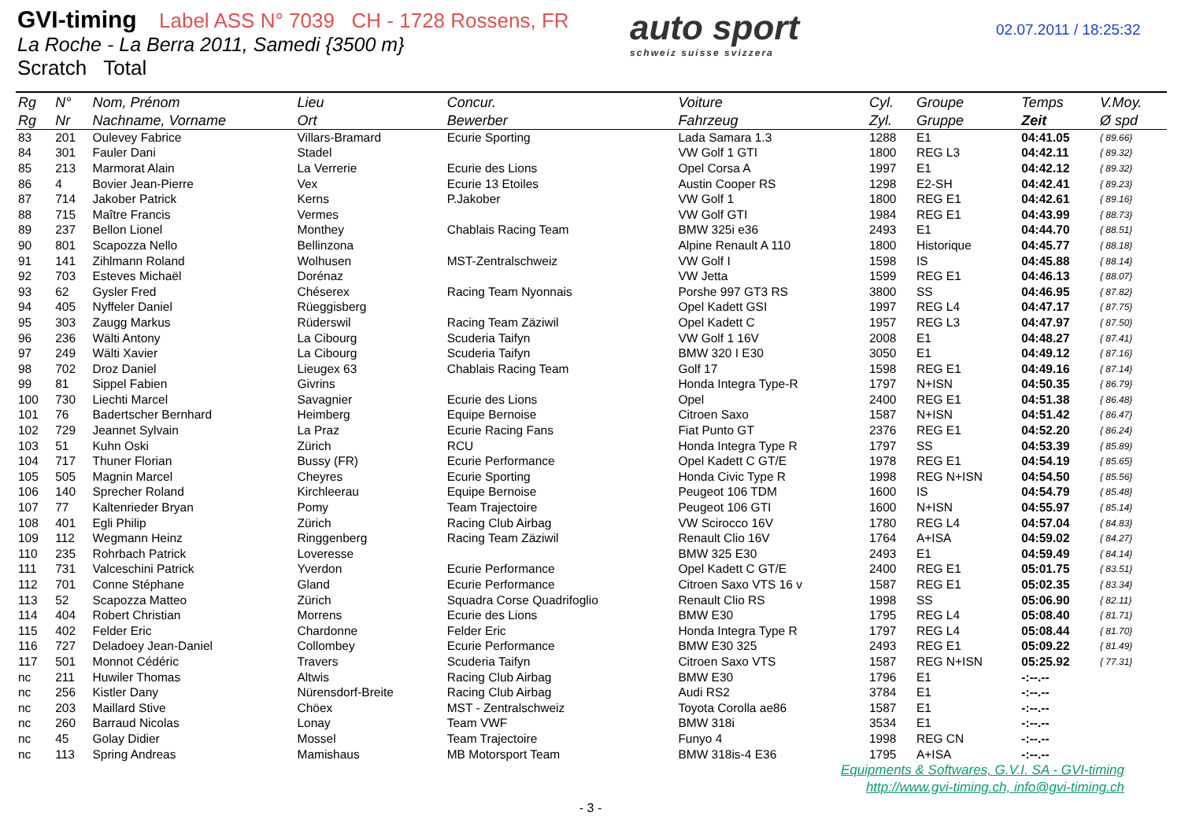GVI-timing Label ASS N° 7039 CH - 1728 Rossens, FR
La Roche - La Berra 2011, Samedi {3500 m}
Scratch Total
auto sport
schweiz suisse svizzera
02.07.2011 / 18:25:32
| Rg | N° | Nom, Prénom | Lieu | Concur. | Voiture | Cyl. | Groupe | Temps | V.Moy. |
| --- | --- | --- | --- | --- | --- | --- | --- | --- | --- |
| Rg | Nr | Nachname, Vorname | Ort | Bewerber | Fahrzeug | Zyl. | Gruppe | Zeit | Ø spd |
| 83 | 201 | Oulevey Fabrice | Villars-Bramard | Ecurie Sporting | Lada Samara 1.3 | 1288 | E1 | 04:41.05 | { 89.66} |
| 84 | 301 | Fauler Dani | Stadel | | VW Golf 1 GTI | 1800 | REG L3 | 04:42.11 | { 89.32} |
| 85 | 213 | Marmorat Alain | La Verrerie | Ecurie des Lions | Opel Corsa A | 1997 | E1 | 04:42.12 | { 89.32} |
| 86 | 4 | Bovier Jean-Pierre | Vex | Ecurie 13 Etoiles | Austin Cooper RS | 1298 | E2-SH | 04:42.41 | { 89.23} |
| 87 | 714 | Jakober Patrick | Kerns | P.Jakober | VW Golf 1 | 1800 | REG E1 | 04:42.61 | { 89.16} |
| 88 | 715 | Maître Francis | Vermes | | VW Golf GTI | 1984 | REG E1 | 04:43.99 | { 88.73} |
| 89 | 237 | Bellon Lionel | Monthey | Chablais Racing Team | BMW 325i e36 | 2493 | E1 | 04:44.70 | { 88.51} |
| 90 | 801 | Scapozza Nello | Bellinzona | | Alpine Renault A 110 | 1800 | Historique | 04:45.77 | { 88.18} |
| 91 | 141 | Zihlmann Roland | Wolhusen | MST-Zentralschweiz | VW Golf I | 1598 | IS | 04:45.88 | { 88.14} |
| 92 | 703 | Esteves Michaël | Dorénaz | | VW Jetta | 1599 | REG E1 | 04:46.13 | { 88.07} |
| 93 | 62 | Gysler Fred | Chéserex | Racing Team Nyonnais | Porshe 997 GT3 RS | 3800 | SS | 04:46.95 | { 87.82} |
| 94 | 405 | Nyffeler Daniel | Rüeggisberg | | Opel Kadett GSI | 1997 | REG L4 | 04:47.17 | { 87.75} |
| 95 | 303 | Zaugg Markus | Rüderswil | Racing Team Zäziwil | Opel Kadett C | 1957 | REG L3 | 04:47.97 | { 87.50} |
| 96 | 236 | Wälti Antony | La Cibourg | Scuderia Taifyn | VW Golf 1 16V | 2008 | E1 | 04:48.27 | { 87.41} |
| 97 | 249 | Wälti Xavier | La Cibourg | Scuderia Taifyn | BMW 320 I E30 | 3050 | E1 | 04:49.12 | { 87.16} |
| 98 | 702 | Droz Daniel | Lieugex 63 | Chablais Racing Team | Golf 17 | 1598 | REG E1 | 04:49.16 | { 87.14} |
| 99 | 81 | Sippel Fabien | Givrins | | Honda Integra Type-R | 1797 | N+ISN | 04:50.35 | { 86.79} |
| 100 | 730 | Liechti Marcel | Savagnier | Ecurie des Lions | Opel | 2400 | REG E1 | 04:51.38 | { 86.48} |
| 101 | 76 | Badertscher Bernhard | Heimberg | Equipe Bernoise | Citroen Saxo | 1587 | N+ISN | 04:51.42 | { 86.47} |
| 102 | 729 | Jeannet Sylvain | La Praz | Ecurie Racing Fans | Fiat Punto GT | 2376 | REG E1 | 04:52.20 | { 86.24} |
| 103 | 51 | Kuhn Oski | Zürich | RCU | Honda Integra Type R | 1797 | SS | 04:53.39 | { 85.89} |
| 104 | 717 | Thuner Florian | Bussy (FR) | Ecurie Performance | Opel Kadett C GT/E | 1978 | REG E1 | 04:54.19 | { 85.65} |
| 105 | 505 | Magnin Marcel | Cheyres | Ecurie Sporting | Honda Civic Type R | 1998 | REG N+ISN | 04:54.50 | { 85.56} |
| 106 | 140 | Sprecher Roland | Kirchleerau | Equipe Bernoise | Peugeot 106 TDM | 1600 | IS | 04:54.79 | { 85.48} |
| 107 | 77 | Kaltenrieder Bryan | Pomy | Team Trajectoire | Peugeot 106 GTI | 1600 | N+ISN | 04:55.97 | { 85.14} |
| 108 | 401 | Egli Philip | Zürich | Racing Club Airbag | VW Scirocco 16V | 1780 | REG L4 | 04:57.04 | { 84.83} |
| 109 | 112 | Wegmann Heinz | Ringgenberg | Racing Team Zäziwil | Renault Clio 16V | 1764 | A+ISA | 04:59.02 | { 84.27} |
| 110 | 235 | Rohrbach Patrick | Loveresse | | BMW 325 E30 | 2493 | E1 | 04:59.49 | { 84.14} |
| 111 | 731 | Valceschini Patrick | Yverdon | Ecurie Performance | Opel Kadett C GT/E | 2400 | REG E1 | 05:01.75 | { 83.51} |
| 112 | 701 | Conne Stéphane | Gland | Ecurie Performance | Citroen Saxo VTS 16 v | 1587 | REG E1 | 05:02.35 | { 83.34} |
| 113 | 52 | Scapozza Matteo | Zürich | Squadra Corse Quadrifoglio | Renault Clio RS | 1998 | SS | 05:06.90 | { 82.11} |
| 114 | 404 | Robert Christian | Morrens | Ecurie des Lions | BMW E30 | 1795 | REG L4 | 05:08.40 | { 81.71} |
| 115 | 402 | Felder Eric | Chardonne | Felder Eric | Honda Integra Type R | 1797 | REG L4 | 05:08.44 | { 81.70} |
| 116 | 727 | Deladoey Jean-Daniel | Collombey | Ecurie Performance | BMW E30 325 | 2493 | REG E1 | 05:09.22 | { 81.49} |
| 117 | 501 | Monnot Cédéric | Travers | Scuderia Taifyn | Citroen Saxo VTS | 1587 | REG N+ISN | 05:25.92 | { 77.31} |
| nc | 211 | Huwiler Thomas | Altwis | Racing Club Airbag | BMW E30 | 1796 | E1 | -:--.-- | |
| nc | 256 | Kistler Dany | Nürensdorf-Breite | Racing Club Airbag | Audi RS2 | 3784 | E1 | -:--.-- | |
| nc | 203 | Maillard Stive | Chöex | MST - Zentralschweiz | Toyota Corolla ae86 | 1587 | E1 | -:--.-- | |
| nc | 260 | Barraud Nicolas | Lonay | Team VWF | BMW 318i | 3534 | E1 | -:--.-- | |
| nc | 45 | Golay Didier | Mossel | Team Trajectoire | Funyo 4 | 1998 | REG CN | -:--.-- | |
| nc | 113 | Spring Andreas | Mamishaus | MB Motorsport Team | BMW 318is-4 E36 | 1795 | A+ISA | -:--.-- | |
Equipments & Softwares, G.V.I. SA - GVI-timing
http://www.gvi-timing.ch, info@gvi-timing.ch
- 3 -